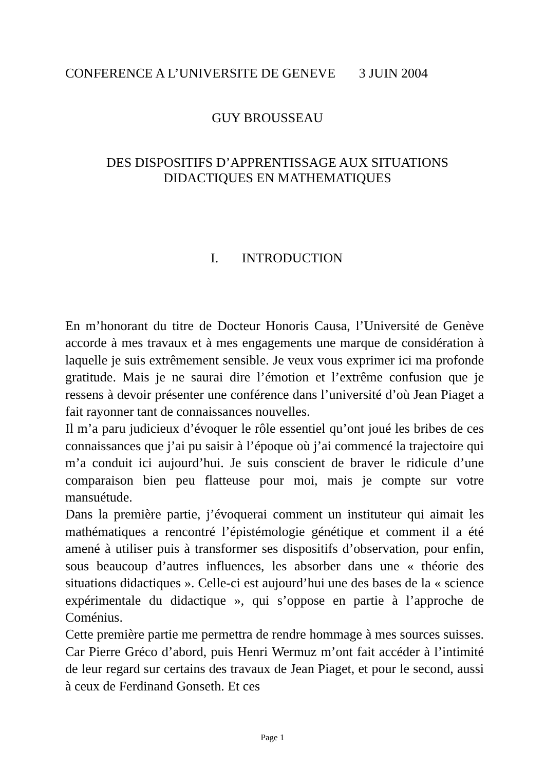CONFERENCE A L’UNIVERSITE DE GENEVE 3 JUIN 2004
GUY BROUSSEAU
DES DISPOSITIFS D’APPRENTISSAGE AUX SITUATIONS DIDACTIQUES EN MATHEMATIQUES
I. INTRODUCTION
En m’honorant du titre de Docteur Honoris Causa, l’Université de Genève accorde à mes travaux et à mes engagements une marque de considération à laquelle je suis extrêmement sensible. Je veux vous exprimer ici ma profonde gratitude. Mais je ne saurai dire l’émotion et l’extrême confusion que je ressens à devoir présenter une conférence dans l’université d’où Jean Piaget a fait rayonner tant de connaissances nouvelles.
Il m’a paru judicieux d’évoquer le rôle essentiel qu’ont joué les bribes de ces connaissances que j’ai pu saisir à l’époque où j’ai commencé la trajectoire qui m’a conduit ici aujourd’hui. Je suis conscient de braver le ridicule d’une comparaison bien peu flatteuse pour moi, mais je compte sur votre mansuétude.
Dans la première partie, j’évoquerai comment un instituteur qui aimait les mathématiques a rencontré l’épistémologie génétique et comment il a été amené à utiliser puis à transformer ses dispositifs d’observation, pour enfin, sous beaucoup d’autres influences, les absorber dans une « théorie des situations didactiques ». Celle-ci est aujourd’hui une des bases de la « science expérimentale du didactique », qui s’oppose en partie à l’approche de Coménius.
Cette première partie me permettra de rendre hommage à mes sources suisses. Car Pierre Gréco d’abord, puis Henri Wermuz m’ont fait accéder à l’intimité de leur regard sur certains des travaux de Jean Piaget, et pour le second, aussi à ceux de Ferdinand Gonseth. Et ces
Page 1